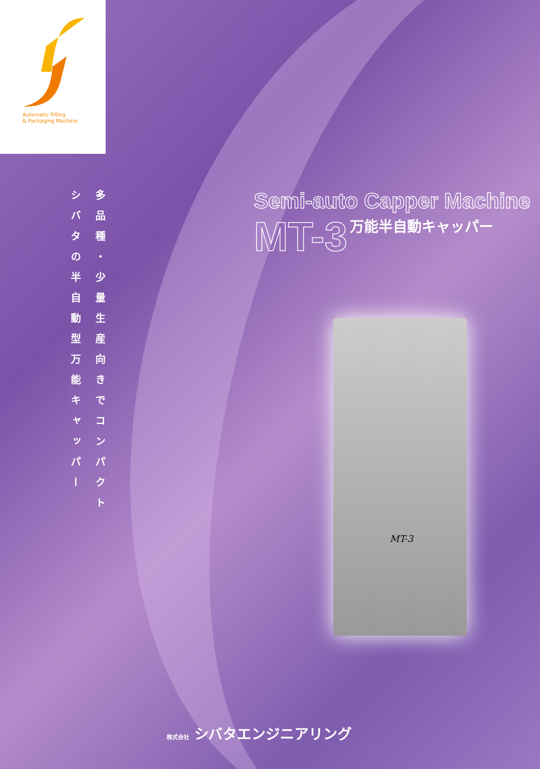Automatic Filling
& Packaging Machine
多品種・少量生産向きでコンパクト
シバタの半自動型万能キャッパー
Semi-auto Capper Machine
MT-3
万能半自動キャッパー
MT-3
株式会社 シバタエンジニアリング